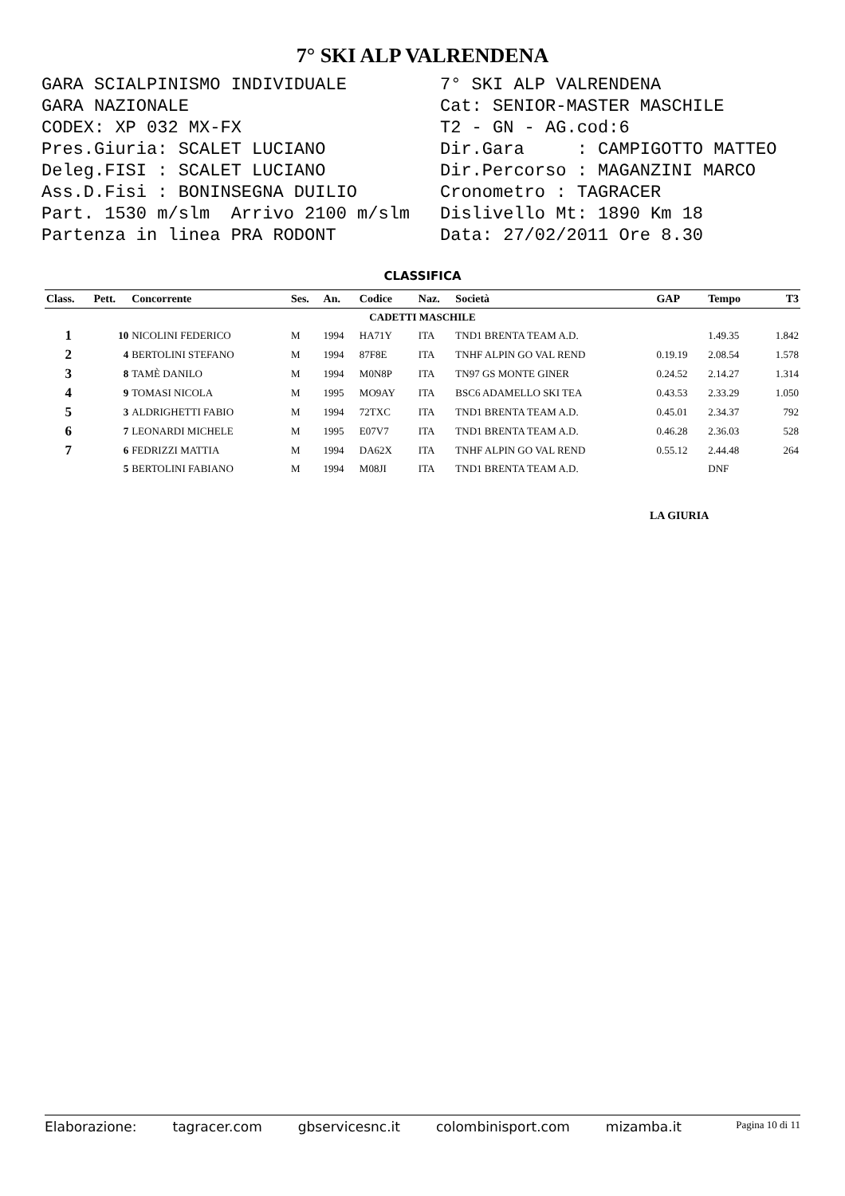7° SKI ALP VALRENDENA
GARA SCIALPINISMO INDIVIDUALE GARA NAZIONALE CODEX: XP 032 MX-FX Pres.Giuria: SCALET LUCIANO Deleg.FISI : SCALET LUCIANO Ass.D.Fisi : BONINSEGNA DUILIO Part. 1530 m/slm Arrivo 2100 m/slm Partenza in linea PRA RODONT
7° SKI ALP VALRENDENA Cat: SENIOR-MASTER MASCHILE T2 - GN - AG.cod:6 Dir.Gara : CAMPIGOTTO MATTEO Dir.Percorso : MAGANZINI MARCO Cronometro : TAGRACER Dislivello Mt: 1890 Km 18 Data: 27/02/2011 Ore 8.30
CLASSIFICA
| Class. | Pett. | Concorrente | Ses. | An. | Codice | Naz. | Società | GAP | Tempo | T3 |
| --- | --- | --- | --- | --- | --- | --- | --- | --- | --- | --- |
| CADETTI MASCHILE | | | | | | | | | | |
| 1 | 10 | NICOLINI FEDERICO | M | 1994 | HA71Y | ITA | TND1 BRENTA TEAM A.D. | | 1.49.35 | 1.842 |
| 2 | 4 | BERTOLINI STEFANO | M | 1994 | 87F8E | ITA | TNHF ALPIN GO VAL REND | 0.19.19 | 2.08.54 | 1.578 |
| 3 | 8 | TAMÈ DANILO | M | 1994 | M0N8P | ITA | TN97 GS MONTE GINER | 0.24.52 | 2.14.27 | 1.314 |
| 4 | 9 | TOMASI NICOLA | M | 1995 | MO9AY | ITA | BSC6 ADAMELLO SKI TEA | 0.43.53 | 2.33.29 | 1.050 |
| 5 | 3 | ALDRIGHETTI FABIO | M | 1994 | 72TXC | ITA | TND1 BRENTA TEAM A.D. | 0.45.01 | 2.34.37 | 792 |
| 6 | 7 | LEONARDI MICHELE | M | 1995 | E07V7 | ITA | TND1 BRENTA TEAM A.D. | 0.46.28 | 2.36.03 | 528 |
| 7 | 6 | FEDRIZZI MATTIA | M | 1994 | DA62X | ITA | TNHF ALPIN GO VAL REND | 0.55.12 | 2.44.48 | 264 |
| | 5 | BERTOLINI FABIANO | M | 1994 | M08JI | ITA | TND1 BRENTA TEAM A.D. | | DNF | |
LA GIURIA
Elaborazione: tagracer.com gbservicesnc.it colombinisport.com mizamba.it Pagina 10 di 11